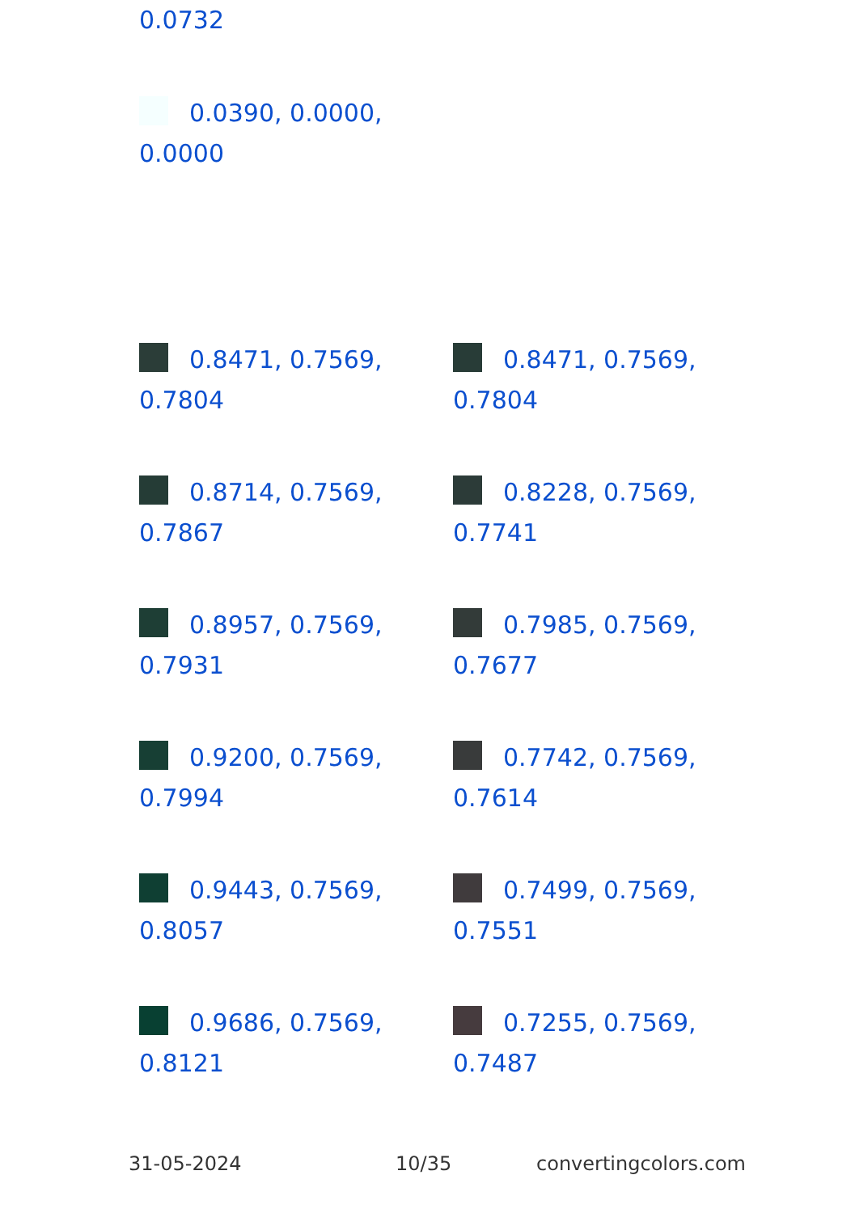0.0732
0.0390, 0.0000, 0.0000
0.8471, 0.7569, 0.7804
0.8471, 0.7569, 0.7804
0.8714, 0.7569, 0.7867
0.8228, 0.7569, 0.7741
0.8957, 0.7569, 0.7931
0.7985, 0.7569, 0.7677
0.9200, 0.7569, 0.7994
0.7742, 0.7569, 0.7614
0.9443, 0.7569, 0.8057
0.7499, 0.7569, 0.7551
0.9686, 0.7569, 0.8121
0.7255, 0.7569, 0.7487
31-05-2024 10/35 convertingcolors.com